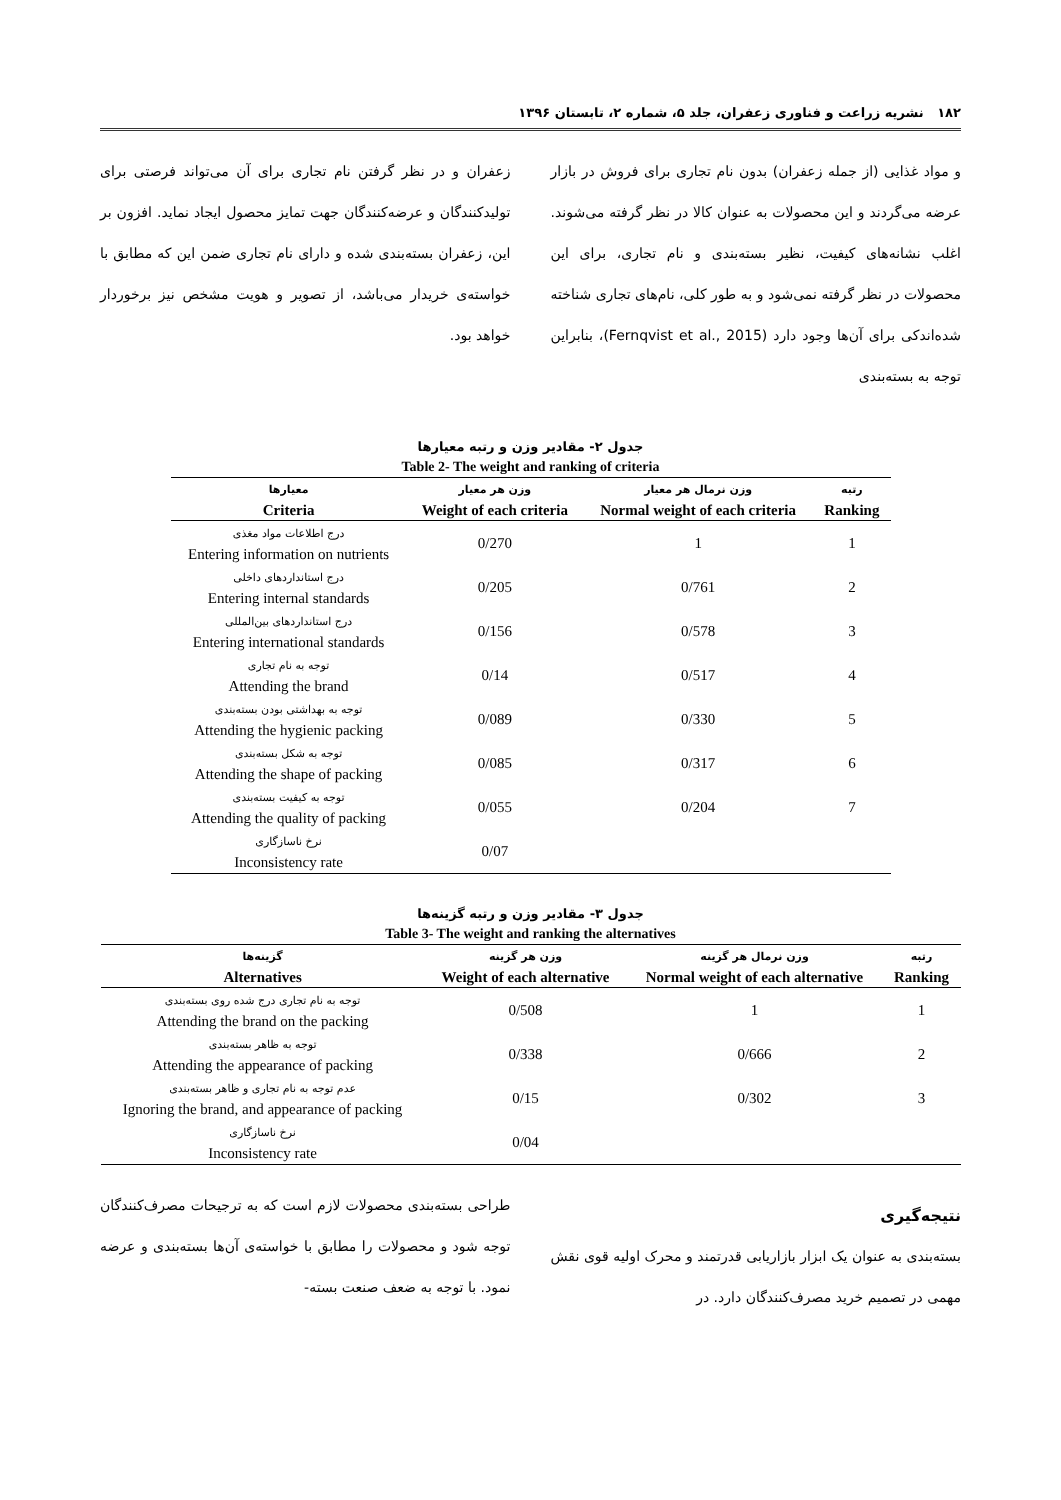۱۸۲ نشریه زراعت و فناوری زعفران، جلد ۵، شماره ۲، تابستان ۱۳۹۶
و مواد غذایی (از جمله زعفران) بدون نام تجاری برای فروش در بازار عرضه می‌گردند و این محصولات به عنوان کالا در نظر گرفته می‌شوند. اغلب نشانه‌های کیفیت، نظیر بسته‌بندی و نام تجاری، برای این محصولات در نظر گرفته نمی‌شود و به طور کلی، نام‌های تجاری شناخته شده‌اندکی برای آن‌ها وجود دارد (Fernqvist et al., 2015)، بنابراین توجه به بسته‌بندی
زعفران و در نظر گرفتن نام تجاری برای آن می‌تواند فرصتی برای تولیدکنندگان و عرضه‌کنندگان جهت تمایز محصول ایجاد نماید. افزون بر این، زعفران بسته‌بندی شده و دارای نام تجاری ضمن این که مطابق با خواسته‌ی خریدار می‌باشد، از تصویر و هویت مشخص نیز برخوردار خواهد بود.
جدول ۲- مقادیر وزن و رتبه معیارها Table 2- The weight and ranking of criteria
| معیارها Criteria | وزن هر معیار Weight of each criteria | وزن نرمال هر معیار Normal weight of each criteria | رتبه Ranking |
| --- | --- | --- | --- |
| درج اطلاعات مواد مغذی Entering information on nutrients | 0/270 | 1 | 1 |
| درج استانداردهای داخلی Entering internal standards | 0/205 | 0/761 | 2 |
| درج استانداردهای بین‌المللی Entering international standards | 0/156 | 0/578 | 3 |
| توجه به نام تجاری Attending the brand | 0/14 | 0/517 | 4 |
| توجه به بهداشتی بودن بسته‌بندی Attending the hygienic packing | 0/089 | 0/330 | 5 |
| توجه به شکل بسته‌بندی Attending the shape of packing | 0/085 | 0/317 | 6 |
| توجه به کیفیت بسته‌بندی Attending the quality of packing | 0/055 | 0/204 | 7 |
| نرخ ناسازگاری Inconsistency rate | 0/07 | | |
جدول ۳- مقادیر وزن و رتبه گزینه‌ها Table 3- The weight and ranking the alternatives
| گزینه‌ها Alternatives | وزن هر گزینه Weight of each alternative | وزن نرمال هر گزینه Normal weight of each alternative | رتبه Ranking |
| --- | --- | --- | --- |
| توجه به نام تجاری درج شده روی بسته‌بندی Attending the brand on the packing | 0/508 | 1 | 1 |
| توجه به ظاهر بسته‌بندی Attending the appearance of packing | 0/338 | 0/666 | 2 |
| عدم توجه به نام تجاری و ظاهر بسته‌بندی Ignoring the brand, and appearance of packing | 0/15 | 0/302 | 3 |
| نرخ ناسازگاری Inconsistency rate | 0/04 | | |
نتیجه‌گیری
بسته‌بندی به عنوان یک ابزار بازاریابی قدرتمند و محرک اولیه قوی نقش مهمی در تصمیم خرید مصرف‌کنندگان دارد. در
طراحی بسته‌بندی محصولات لازم است که به ترجیحات مصرف‌کنندگان توجه شود و محصولات را مطابق با خواسته‌ی آن‌ها بسته‌بندی و عرضه نمود. با توجه به ضعف صنعت بسته-